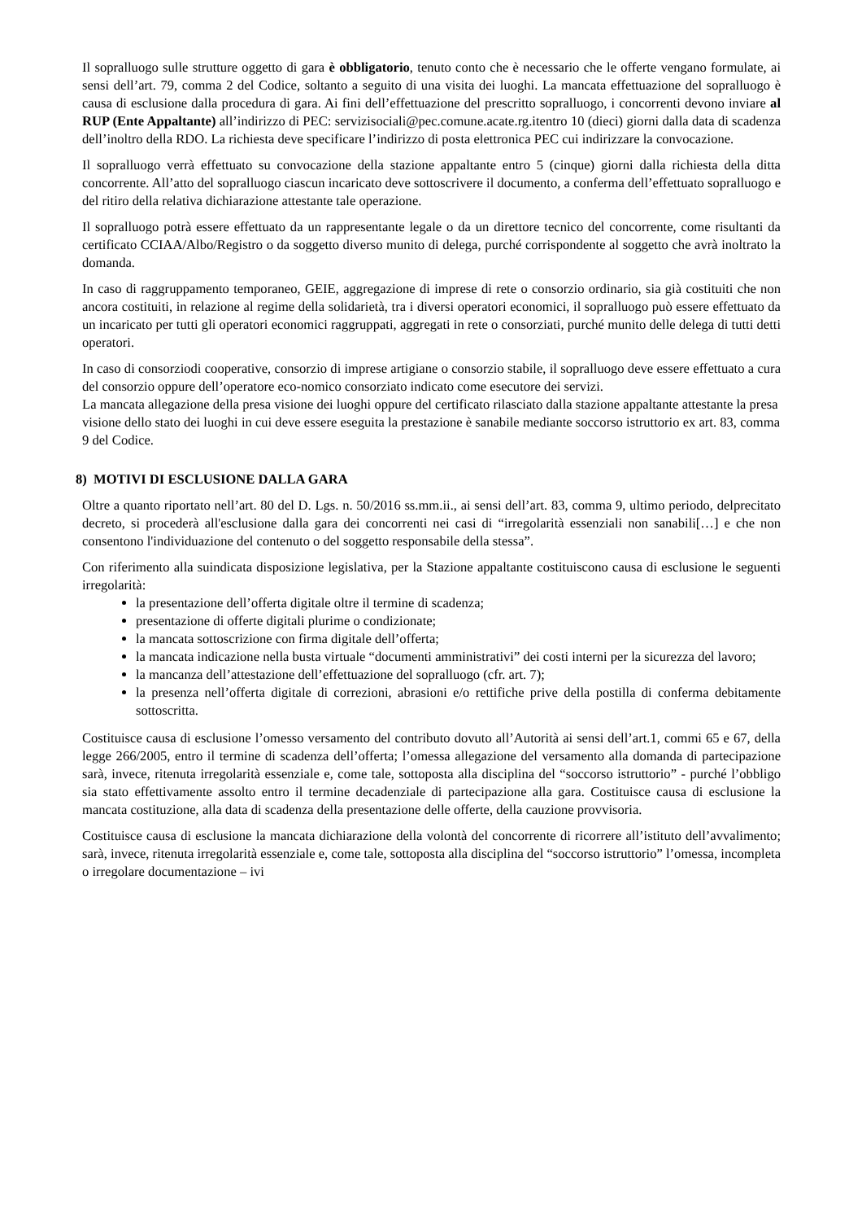Il sopralluogo sulle strutture oggetto di gara è obbligatorio, tenuto conto che è necessario che le offerte vengano formulate, ai sensi dell’art. 79, comma 2 del Codice, soltanto a seguito di una visita dei luoghi. La mancata effettuazione del sopralluogo è causa di esclusione dalla procedura di gara. Ai fini dell’effettuazione del prescritto sopralluogo, i concorrenti devono inviare al RUP (Ente Appaltante) all’indirizzo di PEC: servizisociali@pec.comune.acate.rg.itentro 10 (dieci) giorni dalla data di scadenza dell’inoltro della RDO. La richiesta deve specificare l’indirizzo di posta elettronica PEC cui indirizzare la convocazione.
Il sopralluogo verrà effettuato su convocazione della stazione appaltante entro 5 (cinque) giorni dalla richiesta della ditta concorrente. All’atto del sopralluogo ciascun incaricato deve sottoscrivere il documento, a conferma dell’effettuato sopralluogo e del ritiro della relativa dichiarazione attestante tale operazione.
Il sopralluogo potrà essere effettuato da un rappresentante legale o da un direttore tecnico del concorrente, come risultanti da certificato CCIAA/Albo/Registro o da soggetto diverso munito di delega, purché corrispondente al soggetto che avrà inoltrato la domanda.
In caso di raggruppamento temporaneo, GEIE, aggregazione di imprese di rete o consorzio ordinario, sia già costituiti che non ancora costituiti, in relazione al regime della solidarietà, tra i diversi operatori economici, il sopralluogo può essere effettuato da un incaricato per tutti gli operatori economici raggruppati, aggregati in rete o consorziati, purché munito delle delega di tutti detti operatori.
In caso di consorziodi cooperative, consorzio di imprese artigiane o consorzio stabile, il sopralluogo deve essere effettuato a cura del consorzio oppure dell’operatore eco-nomico consorziato indicato come esecutore dei servizi.
La mancata allegazione della presa visione dei luoghi oppure del certificato rilasciato dalla stazione appaltante attestante la presa visione dello stato dei luoghi in cui deve essere eseguita la prestazione è sanabile mediante soccorso istruttorio ex art. 83, comma 9 del Codice.
8) MOTIVI DI ESCLUSIONE DALLA GARA
Oltre a quanto riportato nell’art. 80 del D. Lgs. n. 50/2016 ss.mm.ii., ai sensi dell’art. 83, comma 9, ultimo periodo, delprecitato decreto, si procederà all'esclusione dalla gara dei concorrenti nei casi di “irregolarità essenziali non sanabili[…] e che non consentono l'individuazione del contenuto o del soggetto responsabile della stessa”.
Con riferimento alla suindicata disposizione legislativa, per la Stazione appaltante costituiscono causa di esclusione le seguenti irregolarità:
la presentazione dell’offerta digitale oltre il termine di scadenza;
presentazione di offerte digitali plurime o condizionate;
la mancata sottoscrizione con firma digitale dell’offerta;
la mancata indicazione nella busta virtuale “documenti amministrativi” dei costi interni per la sicurezza del lavoro;
la mancanza dell’attestazione dell’effettuazione del sopralluogo (cfr. art. 7);
la presenza nell’offerta digitale di correzioni, abrasioni e/o rettifiche prive della postilla di conferma debitamente sottoscritta.
Costituisce causa di esclusione l’omesso versamento del contributo dovuto all’Autorità ai sensi dell’art.1, commi 65 e 67, della legge 266/2005, entro il termine di scadenza dell’offerta; l’omessa allegazione del versamento alla domanda di partecipazione sarà, invece, ritenuta irregolarità essenziale e, come tale, sottoposta alla disciplina del “soccorso istruttorio” - purché l’obbligo sia stato effettivamente assolto entro il termine decadenziale di partecipazione alla gara. Costituisce causa di esclusione la mancata costituzione, alla data di scadenza della presentazione delle offerte, della cauzione provvisoria.
Costituisce causa di esclusione la mancata dichiarazione della volontà del concorrente di ricorrere all’istituto dell’avvalimento; sarà, invece, ritenuta irregolarità essenziale e, come tale, sottoposta alla disciplina del “soccorso istruttorio” l’omessa, incompleta o irregolare documentazione – ivi